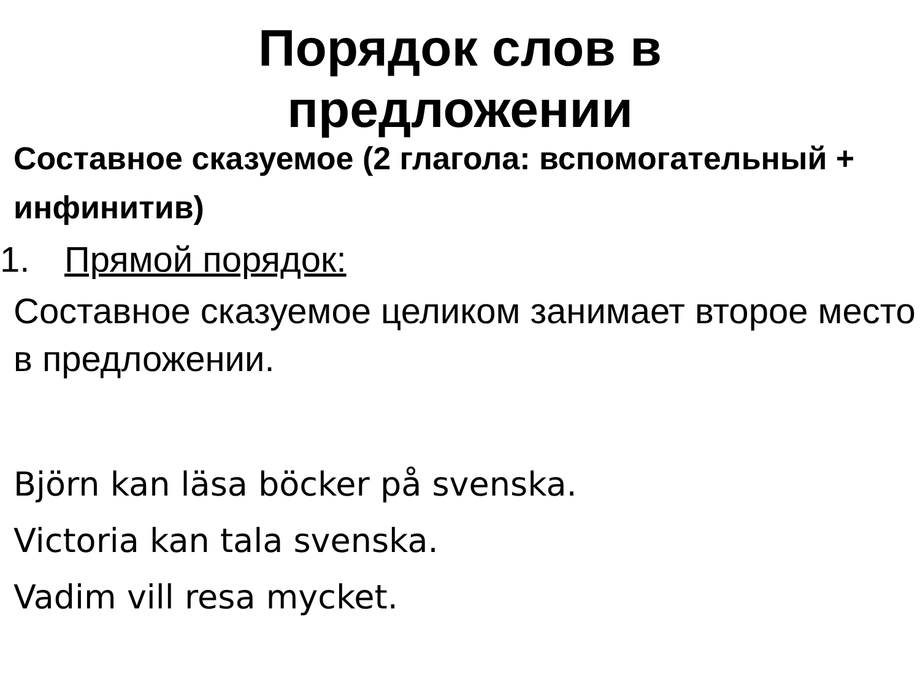Порядок слов в предложении
Составное сказуемое (2 глагола: вспомогательный + инфинитив)
1. Прямой порядок:
Составное сказуемое целиком занимает второе место в предложении.
Björn kan läsa böcker på svenska.
Victoria kan tala svenska.
Vadim vill resa mycket.